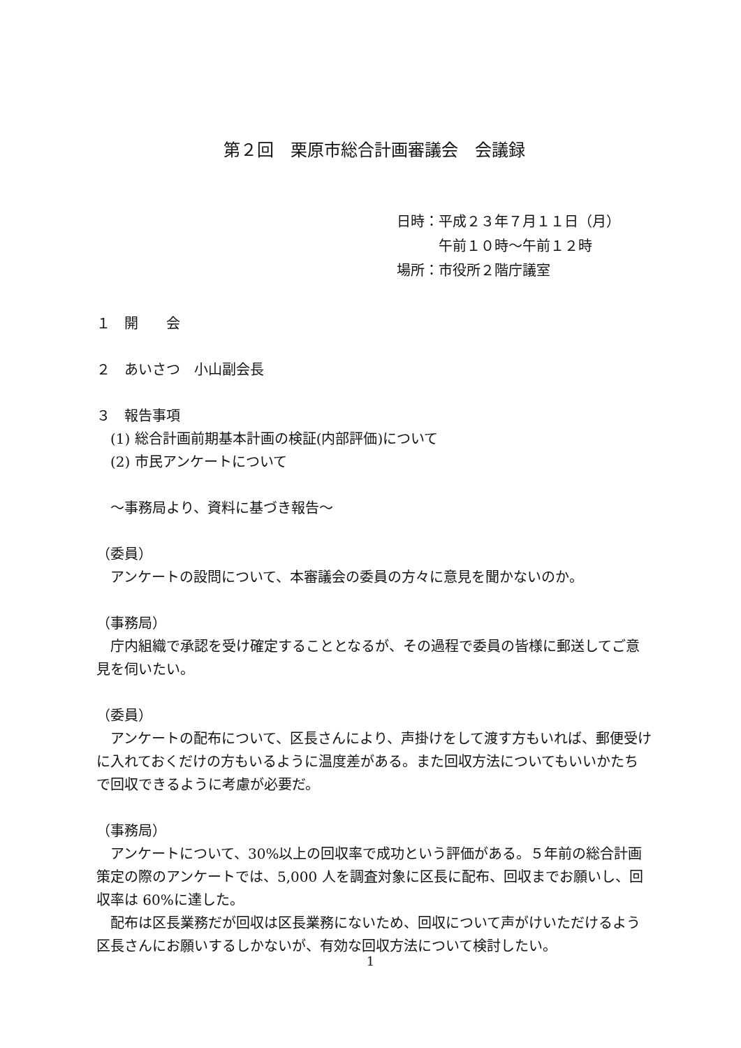第２回　栗原市総合計画審議会　会議録
日時：平成２３年７月１１日（月）
　　　午前１０時～午前１２時
場所：市役所２階庁議室
１　開　　会
２　あいさつ　小山副会長
３　報告事項
　(1) 総合計画前期基本計画の検証(内部評価)について
　(2) 市民アンケートについて
　～事務局より、資料に基づき報告～
（委員）
　アンケートの設問について、本審議会の委員の方々に意見を聞かないのか。
（事務局）
　庁内組織で承認を受け確定することとなるが、その過程で委員の皆様に郵送してご意見を伺いたい。
（委員）
　アンケートの配布について、区長さんにより、声掛けをして渡す方もいれば、郵便受けに入れておくだけの方もいるように温度差がある。また回収方法についてもいいかたちで回収できるように考慮が必要だ。
（事務局）
　アンケートについて、30%以上の回収率で成功という評価がある。５年前の総合計画策定の際のアンケートでは、5,000 人を調査対象に区長に配布、回収までお願いし、回収率は 60%に達した。
　配布は区長業務だが回収は区長業務にないため、回収について声がけいただけるよう区長さんにお願いするしかないが、有効な回収方法について検討したい。
1